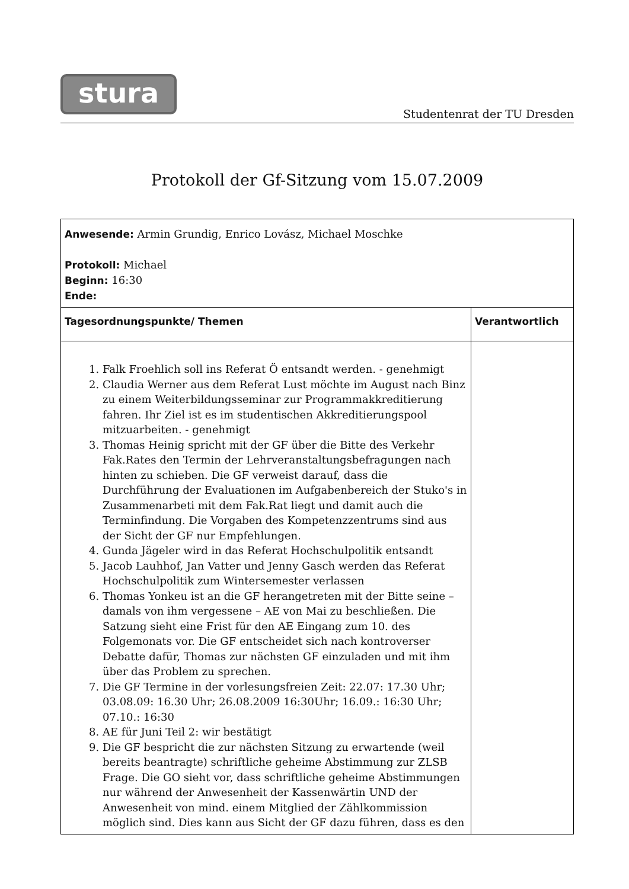stura
Studentenrat der TU Dresden
Protokoll der Gf-Sitzung vom 15.07.2009
| Anwesende: Armin Grundig, Enrico Lovász, Michael Moschke Protokoll: Michael Beginn: 16:30 Ende: | |
| Tagesordnungspunkte/ Themen | Verantwortlich |
| 1. Falk Froehlich soll ins Referat Ö entsandt werden. - genehmigt 2. Claudia Werner aus dem Referat Lust möchte im August nach Binz zu einem Weiterbildungsseminar zur Programmakkreditierung fahren. Ihr Ziel ist es im studentischen Akkreditierungspool mitzuarbeiten. - genehmigt 3. Thomas Heinig spricht mit der GF über die Bitte des Verkehr Fak.Rates den Termin der Lehrveranstaltungsbefragungen nach hinten zu schieben. Die GF verweist darauf, dass die Durchführung der Evaluationen im Aufgabenbereich der Stuko's in Zusammenarbeti mit dem Fak.Rat liegt und damit auch die Terminfindung. Die Vorgaben des Kompetenzzentrums sind aus der Sicht der GF nur Empfehlungen. 4. Gunda Jägeler wird in das Referat Hochschulpolitik entsandt 5. Jacob Lauhhof, Jan Vatter und Jenny Gasch werden das Referat Hochschulpolitik zum Wintersemester verlassen 6. Thomas Yonkeu ist an die GF herangetreten mit der Bitte seine – damals von ihm vergessene – AE von Mai zu beschließen. Die Satzung sieht eine Frist für den AE Eingang zum 10. des Folgemonats vor. Die GF entscheidet sich nach kontroverser Debatte dafür, Thomas zur nächsten GF einzuladen und mit ihm über das Problem zu sprechen. 7. Die GF Termine in der vorlesungsfreien Zeit: 22.07: 17.30 Uhr; 03.08.09: 16.30 Uhr; 26.08.2009 16:30Uhr; 16.09.: 16:30 Uhr; 07.10.: 16:30 8. AE für Juni Teil 2: wir bestätigt 9. Die GF bespricht die zur nächsten Sitzung zu erwartende (weil bereits beantragte) schriftliche geheime Abstimmung zur ZLSB Frage. Die GO sieht vor, dass schriftliche geheime Abstimmungen nur während der Anwesenheit der Kassenwärtin UND der Anwesenheit von mind. einem Mitglied der Zählkommission möglich sind. Dies kann aus Sicht der GF dazu führen, dass es den | |